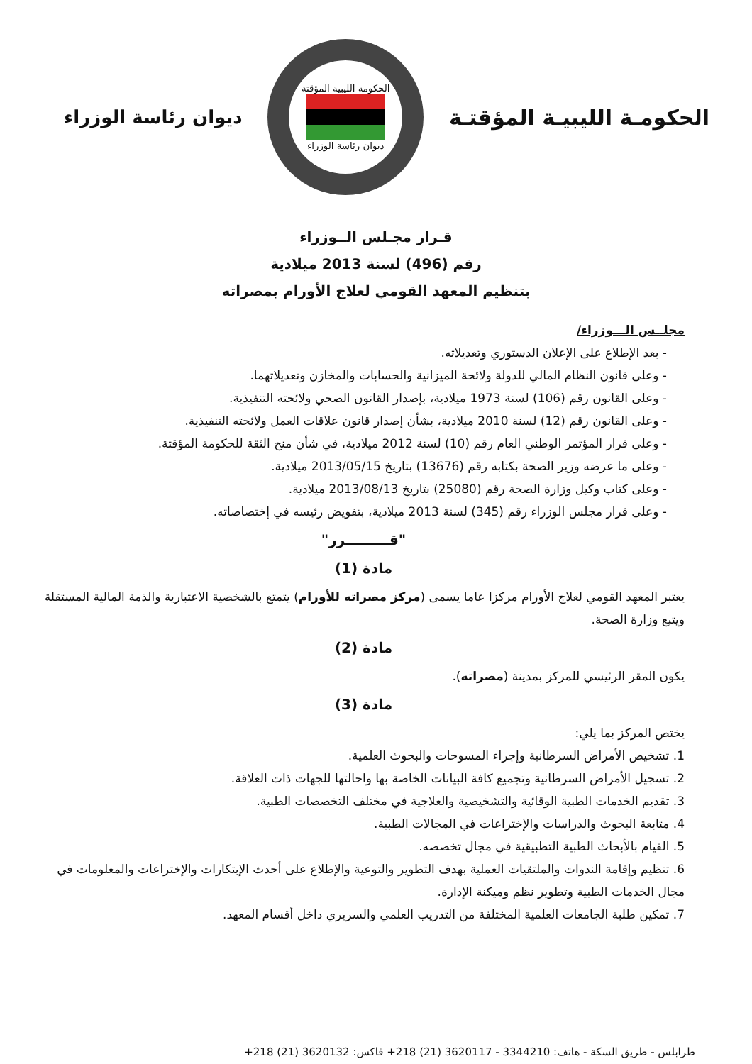الحكومـة الليبيـة المؤقتـة
الحكومة الليبية المؤقتة
ديوان رئاسة الوزراء
ديوان رئاسة الوزراء
قـرار مجـلس الــوزراء
رقم (496) لسنة 2013 ميلادية
بتنظيم المعهد القومي لعلاج الأورام بمصراته
مجلــس الـــوزراء/
- بعد الإطلاع على الإعلان الدستوري وتعديلاته.
- وعلى قانون النظام المالي للدولة ولائحة الميزانية والحسابات والمخازن وتعديلاتهما.
- وعلى القانون رقم (106) لسنة 1973 ميلادية، بإصدار القانون الصحي ولائحته التنفيذية.
- وعلى القانون رقم (12) لسنة 2010 ميلادية، بشأن إصدار قانون علاقات العمل ولائحته التنفيذية.
- وعلى قرار المؤتمر الوطني العام رقم (10) لسنة 2012 ميلادية، في شأن منح الثقة للحكومة المؤقتة.
- وعلى ما عرضه وزير الصحة بكتابه رقم (13676) بتاريخ 2013/05/15 ميلادية.
- وعلى كتاب وكيل وزارة الصحة رقم (25080) بتاريخ 2013/08/13 ميلادية.
- وعلى قرار مجلس الوزراء رقم (345) لسنة 2013 ميلادية، بتفويض رئيسه في إختصاصاته.
"قـــــــــرر"
مادة (1)
يعتبر المعهد القومي لعلاج الأورام مركزا عاما يسمى (مركز مصراته للأورام) يتمتع بالشخصية الاعتبارية والذمة المالية المستقلة ويتبع وزارة الصحة.
مادة (2)
يكون المقر الرئيسي للمركز بمدينة (مصراته).
مادة (3)
يختص المركز بما يلي:
1. تشخيص الأمراض السرطانية وإجراء المسوحات والبحوث العلمية.
2. تسجيل الأمراض السرطانية وتجميع كافة البيانات الخاصة بها واحالتها للجهات ذات العلاقة.
3. تقديم الخدمات الطبية الوقائية والتشخيصية والعلاجية في مختلف التخصصات الطبية.
4. متابعة البحوث والدراسات والإختراعات في المجالات الطبية.
5. القيام بالأبحاث الطبية التطبيقية في مجال تخصصه.
6. تنظيم وإقامة الندوات والملتقيات العملية بهدف التطوير والتوعية والإطلاع على أحدث الإبتكارات والإختراعات والمعلومات في مجال الخدمات الطبية وتطوير نظم وميكنة الإدارة.
7. تمكين طلبة الجامعات العلمية المختلفة من التدريب العلمي والسريري داخل أقسام المعهد.
طرابلس - طريق السكة - هاتف: 3344210 - 3620117 (21) 218+ فاكس: 3620132 (21) 218+